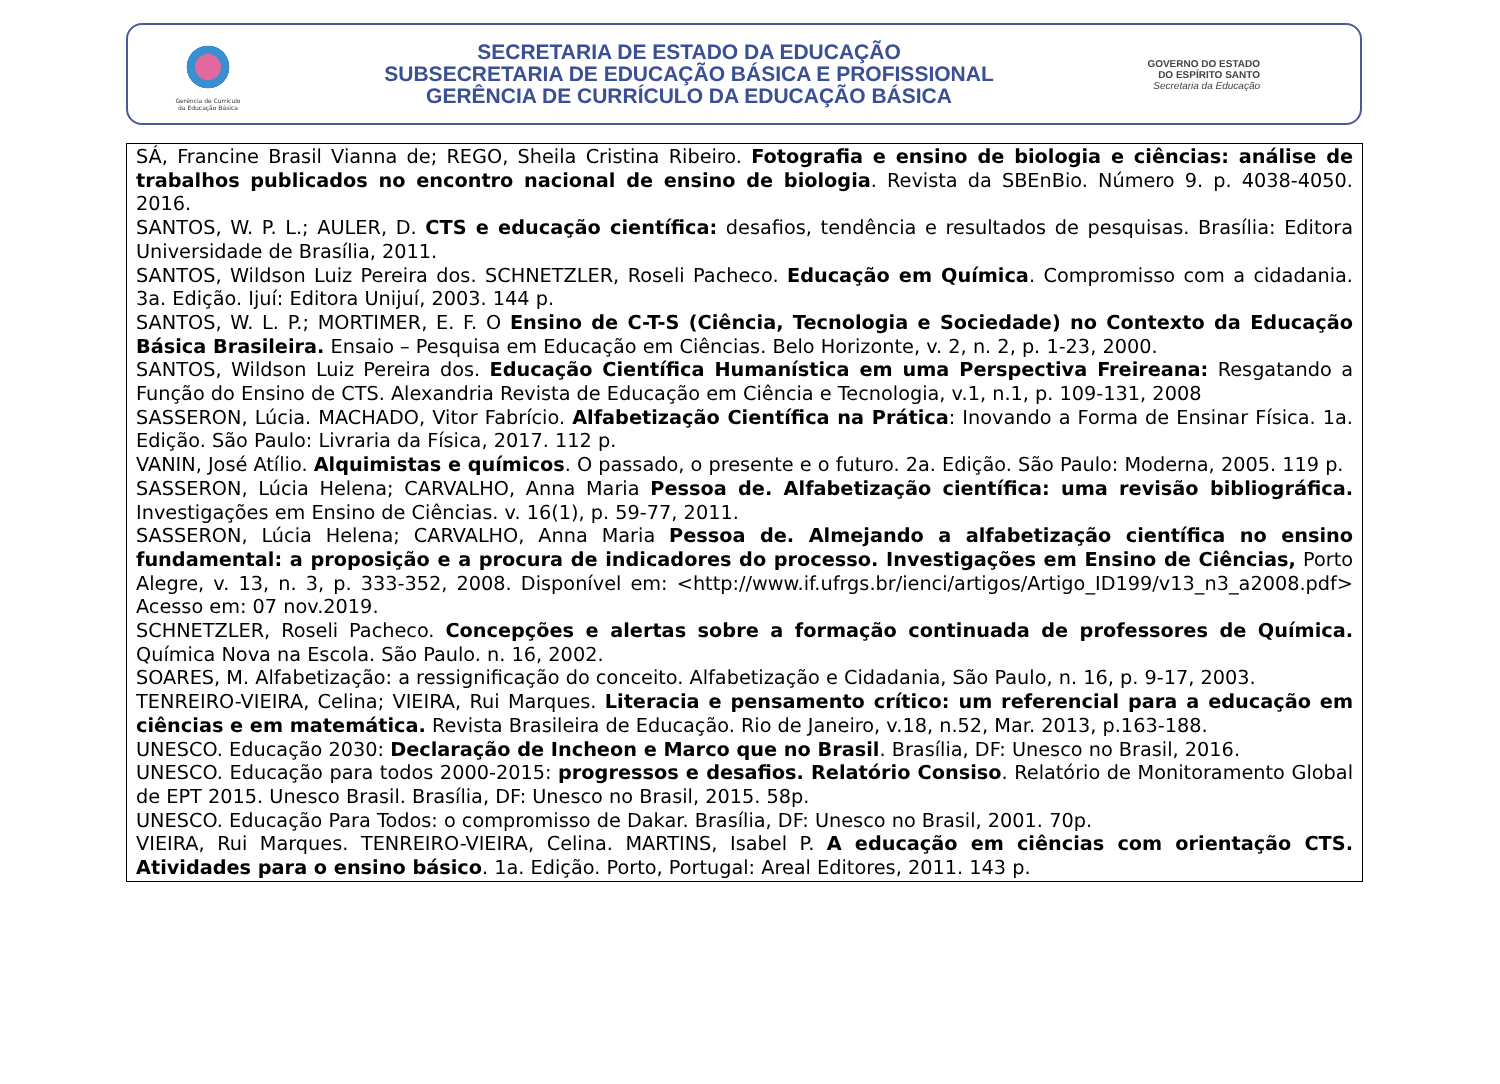Gerência de Currículo
da Educação Básica
SECRETARIA DE ESTADO DA EDUCAÇÃO
SUBSECRETARIA DE EDUCAÇÃO BÁSICA E PROFISSIONAL
GERÊNCIA DE CURRÍCULO DA EDUCAÇÃO BÁSICA
GOVERNO DO ESTADO
DO ESPÍRITO SANTO
Secretaria da Educação
SÁ, Francine Brasil Vianna de; REGO, Sheila Cristina Ribeiro. Fotografia e ensino de biologia e ciências: análise de trabalhos publicados no encontro nacional de ensino de biologia. Revista da SBEnBio. Número 9. p. 4038-4050. 2016.
SANTOS, W. P. L.; AULER, D. CTS e educação científica: desafios, tendência e resultados de pesquisas. Brasília: Editora Universidade de Brasília, 2011.
SANTOS, Wildson Luiz Pereira dos. SCHNETZLER, Roseli Pacheco. Educação em Química. Compromisso com a cidadania. 3a. Edição. Ijuí: Editora Unijuí, 2003. 144 p.
SANTOS, W. L. P.; MORTIMER, E. F. O Ensino de C-T-S (Ciência, Tecnologia e Sociedade) no Contexto da Educação Básica Brasileira. Ensaio – Pesquisa em Educação em Ciências. Belo Horizonte, v. 2, n. 2, p. 1-23, 2000.
SANTOS, Wildson Luiz Pereira dos. Educação Científica Humanística em uma Perspectiva Freireana: Resgatando a Função do Ensino de CTS. Alexandria Revista de Educação em Ciência e Tecnologia, v.1, n.1, p. 109-131, 2008
SASSERON, Lúcia. MACHADO, Vitor Fabrício. Alfabetização Científica na Prática: Inovando a Forma de Ensinar Física. 1a. Edição. São Paulo: Livraria da Física, 2017. 112 p.
VANIN, José Atílio. Alquimistas e químicos. O passado, o presente e o futuro. 2a. Edição. São Paulo: Moderna, 2005. 119 p.
SASSERON, Lúcia Helena; CARVALHO, Anna Maria Pessoa de. Alfabetização científica: uma revisão bibliográfica. Investigações em Ensino de Ciências. v. 16(1), p. 59-77, 2011.
SASSERON, Lúcia Helena; CARVALHO, Anna Maria Pessoa de. Almejando a alfabetização científica no ensino fundamental: a proposição e a procura de indicadores do processo. Investigações em Ensino de Ciências, Porto Alegre, v. 13, n. 3, p. 333-352, 2008. Disponível em: <http://www.if.ufrgs.br/ienci/artigos/Artigo_ID199/v13_n3_a2008.pdf> Acesso em: 07 nov.2019.
SCHNETZLER, Roseli Pacheco. Concepções e alertas sobre a formação continuada de professores de Química. Química Nova na Escola. São Paulo. n. 16, 2002.
SOARES, M. Alfabetização: a ressignificação do conceito. Alfabetização e Cidadania, São Paulo, n. 16, p. 9-17, 2003.
TENREIRO-VIEIRA, Celina; VIEIRA, Rui Marques. Literacia e pensamento crítico: um referencial para a educação em ciências e em matemática. Revista Brasileira de Educação. Rio de Janeiro, v.18, n.52, Mar. 2013, p.163-188.
UNESCO. Educação 2030: Declaração de Incheon e Marco que no Brasil. Brasília, DF: Unesco no Brasil, 2016.
UNESCO. Educação para todos 2000-2015: progressos e desafios. Relatório Consiso. Relatório de Monitoramento Global de EPT 2015. Unesco Brasil. Brasília, DF: Unesco no Brasil, 2015. 58p.
UNESCO. Educação Para Todos: o compromisso de Dakar. Brasília, DF: Unesco no Brasil, 2001. 70p.
VIEIRA, Rui Marques. TENREIRO-VIEIRA, Celina. MARTINS, Isabel P. A educação em ciências com orientação CTS. Atividades para o ensino básico. 1a. Edição. Porto, Portugal: Areal Editores, 2011. 143 p.